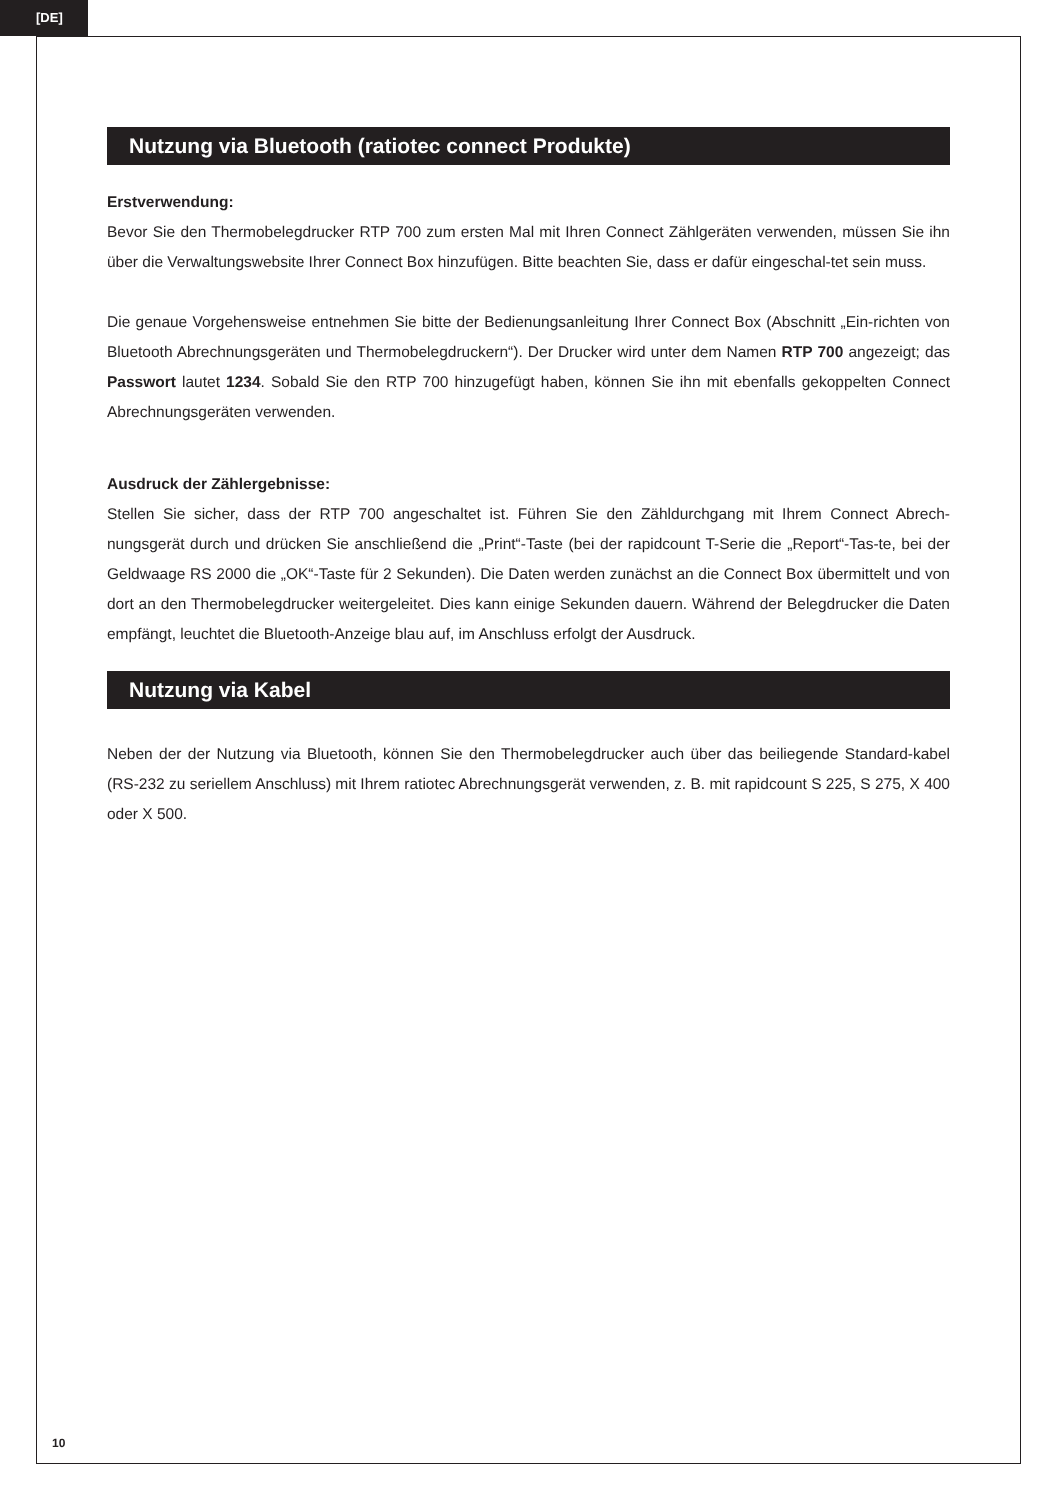[DE]
Nutzung via Bluetooth (ratiotec connect Produkte)
Erstverwendung:
Bevor Sie den Thermobelegdrucker RTP 700 zum ersten Mal mit Ihren Connect Zählgeräten verwenden, müssen Sie ihn über die Verwaltungswebsite Ihrer Connect Box hinzufügen. Bitte beachten Sie, dass er dafür eingeschal-tet sein muss.
Die genaue Vorgehensweise entnehmen Sie bitte der Bedienungsanleitung Ihrer Connect Box (Abschnitt „Ein-richten von Bluetooth Abrechnungsgeräten und Thermobelegdruckern“). Der Drucker wird unter dem Namen RTP 700 angezeigt; das Passwort lautet 1234. Sobald Sie den RTP 700 hinzugefügt haben, können Sie ihn mit ebenfalls gekoppelten Connect Abrechnungsgeräten verwenden.
Ausdruck der Zählergebnisse:
Stellen Sie sicher, dass der RTP 700 angeschaltet ist. Führen Sie den Zähldurchgang mit Ihrem Connect Abrech-nungsgerät durch und drücken Sie anschließend die „Print“-Taste (bei der rapidcount T-Serie die „Report“-Tas-te, bei der Geldwaage RS 2000 die „OK“-Taste für 2 Sekunden). Die Daten werden zunächst an die Connect Box übermittelt und von dort an den Thermobelegdrucker weitergeleitet. Dies kann einige Sekunden dauern. Während der Belegdrucker die Daten empfängt, leuchtet die Bluetooth-Anzeige blau auf, im Anschluss erfolgt der Ausdruck.
Nutzung via Kabel
Neben der der Nutzung via Bluetooth, können Sie den Thermobelegdrucker auch über das beiliegende Standard-kabel (RS-232 zu seriellem Anschluss) mit Ihrem ratiotec Abrechnungsgerät verwenden, z. B. mit rapidcount S 225, S 275, X 400 oder X 500.
10